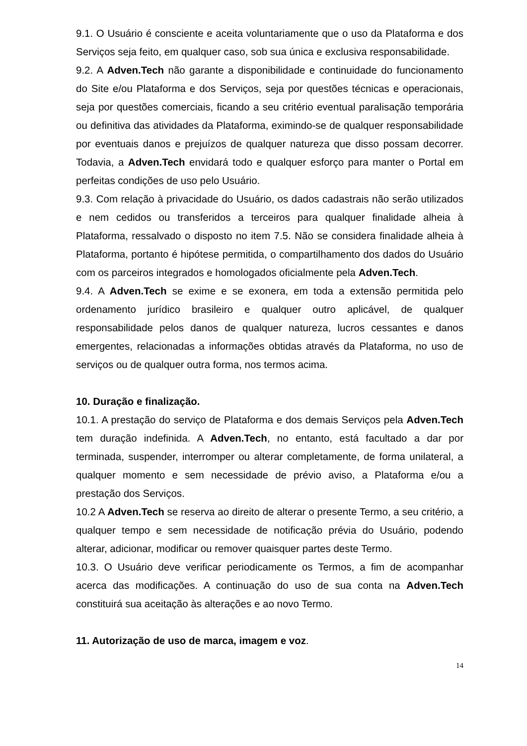9.1. O Usuário é consciente e aceita voluntariamente que o uso da Plataforma e dos Serviços seja feito, em qualquer caso, sob sua única e exclusiva responsabilidade.
9.2. A Adven.Tech não garante a disponibilidade e continuidade do funcionamento do Site e/ou Plataforma e dos Serviços, seja por questões técnicas e operacionais, seja por questões comerciais, ficando a seu critério eventual paralisação temporária ou definitiva das atividades da Plataforma, eximindo-se de qualquer responsabilidade por eventuais danos e prejuízos de qualquer natureza que disso possam decorrer. Todavia, a Adven.Tech envidará todo e qualquer esforço para manter o Portal em perfeitas condições de uso pelo Usuário.
9.3. Com relação à privacidade do Usuário, os dados cadastrais não serão utilizados e nem cedidos ou transferidos a terceiros para qualquer finalidade alheia à Plataforma, ressalvado o disposto no item 7.5. Não se considera finalidade alheia à Plataforma, portanto é hipótese permitida, o compartilhamento dos dados do Usuário com os parceiros integrados e homologados oficialmente pela Adven.Tech.
9.4. A Adven.Tech se exime e se exonera, em toda a extensão permitida pelo ordenamento jurídico brasileiro e qualquer outro aplicável, de qualquer responsabilidade pelos danos de qualquer natureza, lucros cessantes e danos emergentes, relacionadas a informações obtidas através da Plataforma, no uso de serviços ou de qualquer outra forma, nos termos acima.
10. Duração e finalização.
10.1. A prestação do serviço de Plataforma e dos demais Serviços pela Adven.Tech tem duração indefinida. A Adven.Tech, no entanto, está facultado a dar por terminada, suspender, interromper ou alterar completamente, de forma unilateral, a qualquer momento e sem necessidade de prévio aviso, a Plataforma e/ou a prestação dos Serviços.
10.2 A Adven.Tech se reserva ao direito de alterar o presente Termo, a seu critério, a qualquer tempo e sem necessidade de notificação prévia do Usuário, podendo alterar, adicionar, modificar ou remover quaisquer partes deste Termo.
10.3. O Usuário deve verificar periodicamente os Termos, a fim de acompanhar acerca das modificações. A continuação do uso de sua conta na Adven.Tech constituirá sua aceitação às alterações e ao novo Termo.
11. Autorização de uso de marca, imagem e voz.
14